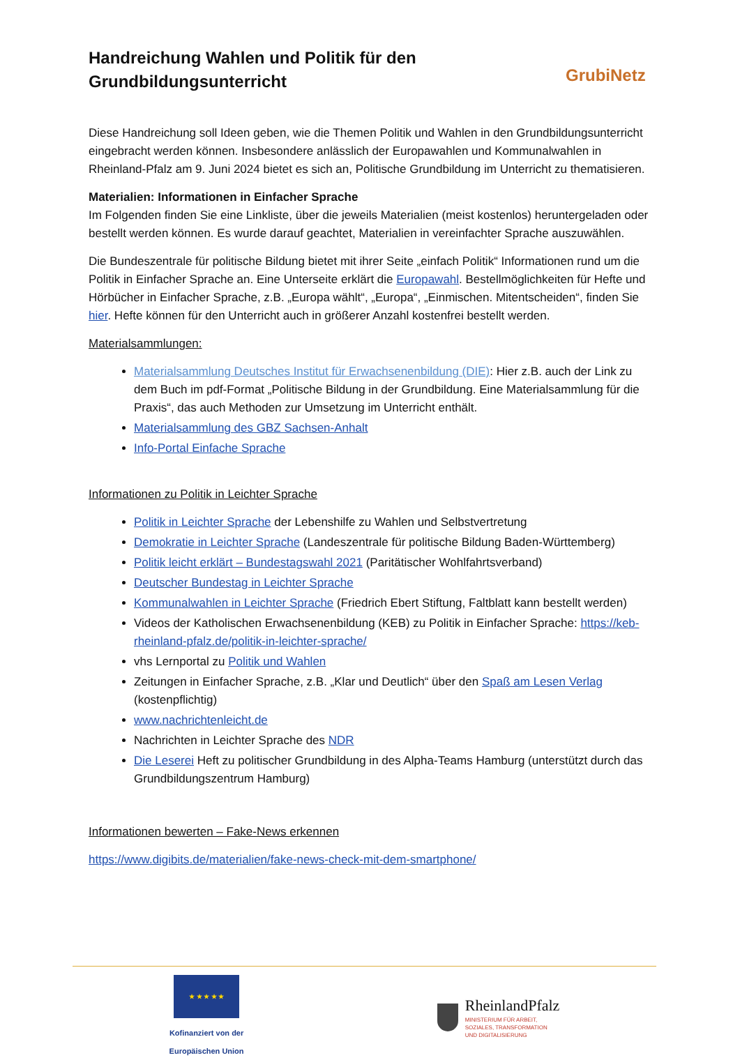GrubiNetz
Handreichung Wahlen und Politik für den Grundbildungsunterricht
Diese Handreichung soll Ideen geben, wie die Themen Politik und Wahlen in den Grundbildungsunterricht eingebracht werden können. Insbesondere anlässlich der Europawahlen und Kommunalwahlen in Rheinland-Pfalz am 9. Juni 2024 bietet es sich an, Politische Grundbildung im Unterricht zu thematisieren.
Materialien: Informationen in Einfacher Sprache
Im Folgenden finden Sie eine Linkliste, über die jeweils Materialien (meist kostenlos) heruntergeladen oder bestellt werden können. Es wurde darauf geachtet, Materialien in vereinfachter Sprache auszuwählen.
Die Bundeszentrale für politische Bildung bietet mit ihrer Seite „einfach Politik“ Informationen rund um die Politik in Einfacher Sprache an. Eine Unterseite erklärt die Europawahl. Bestellmöglichkeiten für Hefte und Hörbücher in Einfacher Sprache, z.B. „Europa wählt“, „Europa“, „Einmischen. Mitentscheiden“, finden Sie hier. Hefte können für den Unterricht auch in größerer Anzahl kostenfrei bestellt werden.
Materialsammlungen:
Materialsammlung Deutsches Institut für Erwachsenenbildung (DIE): Hier z.B. auch der Link zu dem Buch im pdf-Format „Politische Bildung in der Grundbildung. Eine Materialsammlung für die Praxis“, das auch Methoden zur Umsetzung im Unterricht enthält.
Materialsammlung des GBZ Sachsen-Anhalt
Info-Portal Einfache Sprache
Informationen zu Politik in Leichter Sprache
Politik in Leichter Sprache der Lebenshilfe zu Wahlen und Selbstvertretung
Demokratie in Leichter Sprache (Landeszentrale für politische Bildung Baden-Württemberg)
Politik leicht erklärt – Bundestagswahl 2021 (Paritätischer Wohlfahrtsverband)
Deutscher Bundestag in Leichter Sprache
Kommunalwahlen in Leichter Sprache (Friedrich Ebert Stiftung, Faltblatt kann bestellt werden)
Videos der Katholischen Erwachsenenbildung (KEB) zu Politik in Einfacher Sprache: https://keb-rheinland-pfalz.de/politik-in-leichter-sprache/
vhs Lernportal zu Politik und Wahlen
Zeitungen in Einfacher Sprache, z.B. „Klar und Deutlich“ über den Spaß am Lesen Verlag (kostenpflichtig)
www.nachrichtenleicht.de
Nachrichten in Leichter Sprache des NDR
Die Leserei Heft zu politischer Grundbildung in des Alpha-Teams Hamburg (unterstützt durch das Grundbildungszentrum Hamburg)
Informationen bewerten – Fake-News erkennen
https://www.digibits.de/materialien/fake-news-check-mit-dem-smartphone/
★ ★ ★ ★ ★
Kofinanziert von der
Europäischen Union
RheinlandPfalz
MINISTERIUM FÜR ARBEIT,
SOZIALES, TRANSFORMATION
UND DIGITALISIERUNG